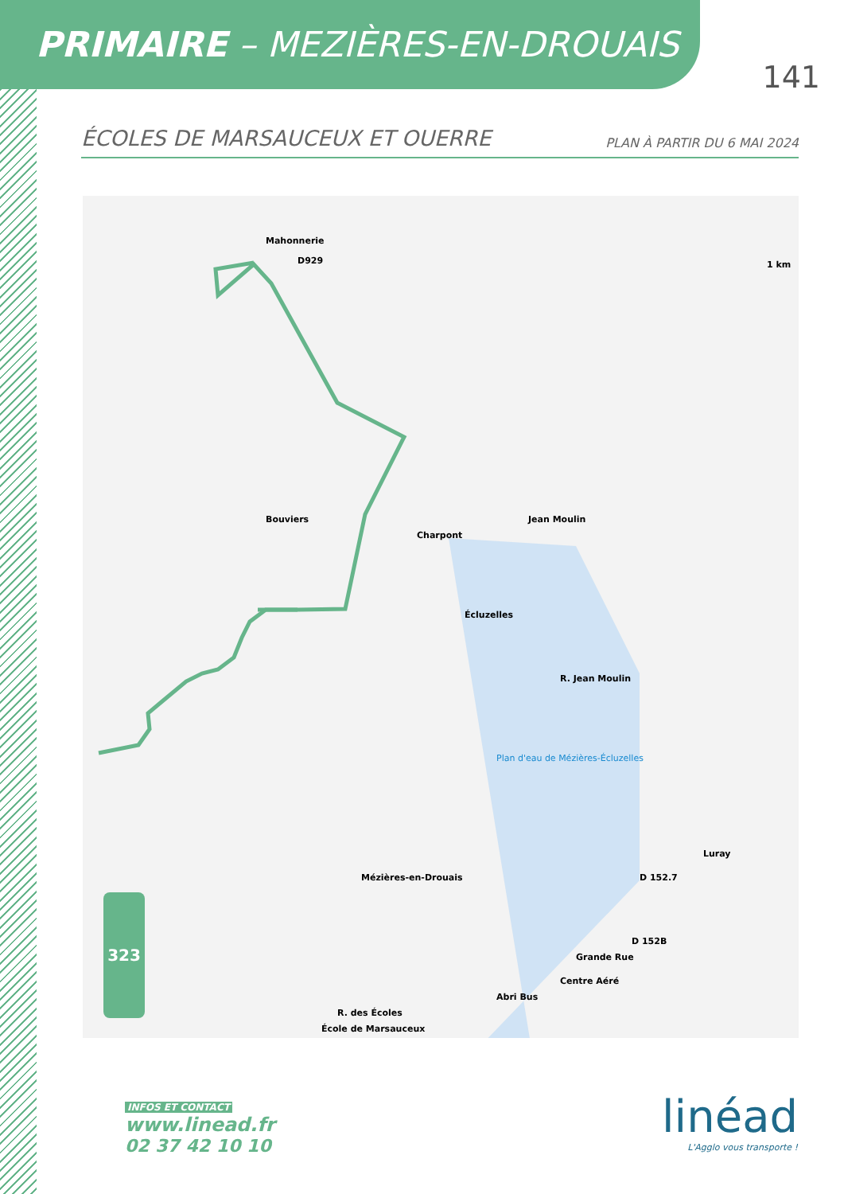PRIMAIRE – MEZIÈRES-EN-DROUAIS
141
ÉCOLES DE MARSAUCEUX ET OUERRE PLAN À PARTIR DU 6 MAI 2024
Mahonnerie
D929
Bouviers
Charpont
Jean Moulin
Écluzelles
R. Jean Moulin
Plan d'eau de Mézières-Écluzelles
Mézières-en-Drouais
Luray
D 152.7
D 152B
Grande Rue
Centre Aéré
Abri Bus
R. des Écoles
École de Marsauceux
1 km
323
INFOS ET CONTACT
www.linead.fr
02 37 42 10 10
linéad
L'Agglo vous transporte !